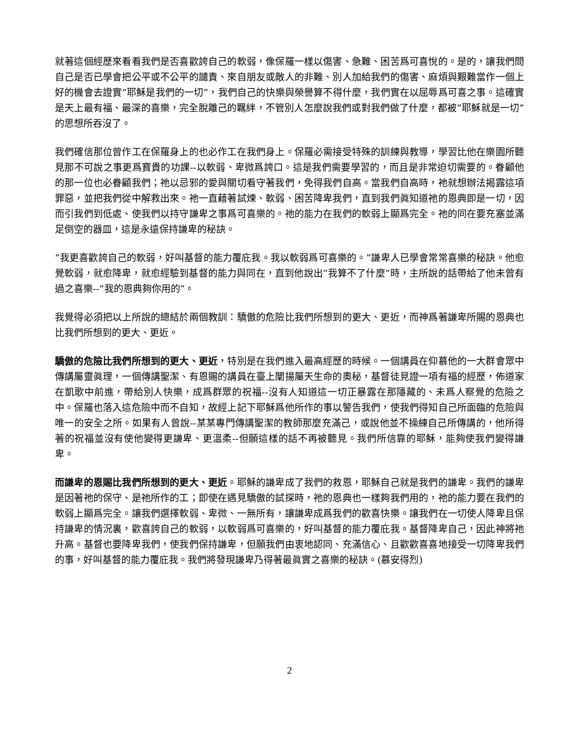就著這個經歷來看看我們是否喜歡誇自己的軟弱，像保羅一樣以傷害、急難、困苦爲可喜悅的。是的，讓我們問自己是否已學會把公平或不公平的譴責、來自朋友或敵人的非難、別人加給我們的傷害、麻煩與艱難當作一個上好的機會去證實”耶穌是我們的一切”，我們自己的快樂與榮譽算不得什麼，我們實在以屈辱爲可喜之事。這確實是天上最有福、最深的喜樂，完全脫離己的羈絆，不管別人怎麼說我們或對我們做了什麼，都被”耶穌就是一切”的思想所吞沒了。
我們確信那位曾作工在保羅身上的也必作工在我們身上。保羅必需接受特殊的訓練與教導，學習比他在樂園所聽見那不可說之事更爲寶貴的功課--以軟弱、卑微爲誇口。這是我們需要學習的，而且是非常迫切需要的。眷顧他的那一位也必眷顧我們；祂以忌邪的愛與關切看守著我們，免得我們自高。當我們自高時，祂就想辦法揭露這項罪惡，並把我們從中解救出來。祂一直藉著試煉、軟弱、困苦降卑我們，直到我們眞知道祂的恩典即是一切，因而引我們到低處、使我們以持守謙卑之事爲可喜樂的。祂的能力在我們的軟弱上顯爲完全。祂的同在要充塞並滿足倒空的器皿，這是永遠保持謙卑的秘訣。
”我更喜歡誇自己的軟弱，好叫基督的能力覆庇我。我以軟弱爲可喜樂的。”謙卑人已學會常常喜樂的秘訣。他愈覺軟弱，就愈降卑，就愈經驗到基督的能力與同在，直到他說出”我算不了什麼”時，主所說的話帶給了他未曾有過之喜樂--”我的恩典夠你用的”。
我覺得必須把以上所說的總結於兩個教訓：驕傲的危險比我們所想到的更大、更近，而神爲著謙卑所賜的恩典也比我們所想到的更大、更近。
驕傲的危險比我們所想到的更大、更近，特別是在我們進入最高經歷的時候。一個講員在仰慕他的一大群會眾中傳講屬靈眞理，一個傳講聖潔、有恩賜的講員在臺上闡揚屬天生命的奧秘，基督徒見證一項有福的經歷，佈道家在凱歌中前進，帶給別人快樂，成爲群眾的祝福--沒有人知道這一切正暴露在那隱藏的、未爲人察覺的危險之中。保羅也落入這危險中而不自知，故經上記下耶穌爲他所作的事以警告我們，使我們得知自己所面臨的危險與唯一的安全之所。如果有人曾說--某某專門傳講聖潔的教師那麼充滿己，或說他並不操練自己所傳講的，他所得著的祝福並沒有使他變得更謙卑、更溫柔--但願這樣的話不再被聽見。我們所信靠的耶穌，能夠使我們變得謙卑。
而謙卑的恩賜比我們所想到的更大、更近。耶穌的謙卑成了我們的救恩，耶穌自己就是我們的謙卑。我們的謙卑是因著祂的保守、是祂所作的工；即使在遇見驕傲的試探時，祂的恩典也一樣夠我們用的，祂的能力要在我們的軟弱上顯爲完全。讓我們選擇軟弱、卑微、一無所有，讓謙卑成爲我們的歡喜快樂。讓我們在一切使人降卑且保持謙卑的情況裏，歡喜誇自己的軟弱，以軟弱爲可喜樂的，好叫基督的能力覆庇我。基督降卑自己，因此神將祂升高。基督也要降卑我們，使我們保持謙卑，但願我們由衷地認同、充滿信心、且歡歡喜喜地接受一切降卑我們的事，好叫基督的能力覆庇我。我們將發現謙卑乃得著最眞實之喜樂的秘訣。(慕安得烈)
2